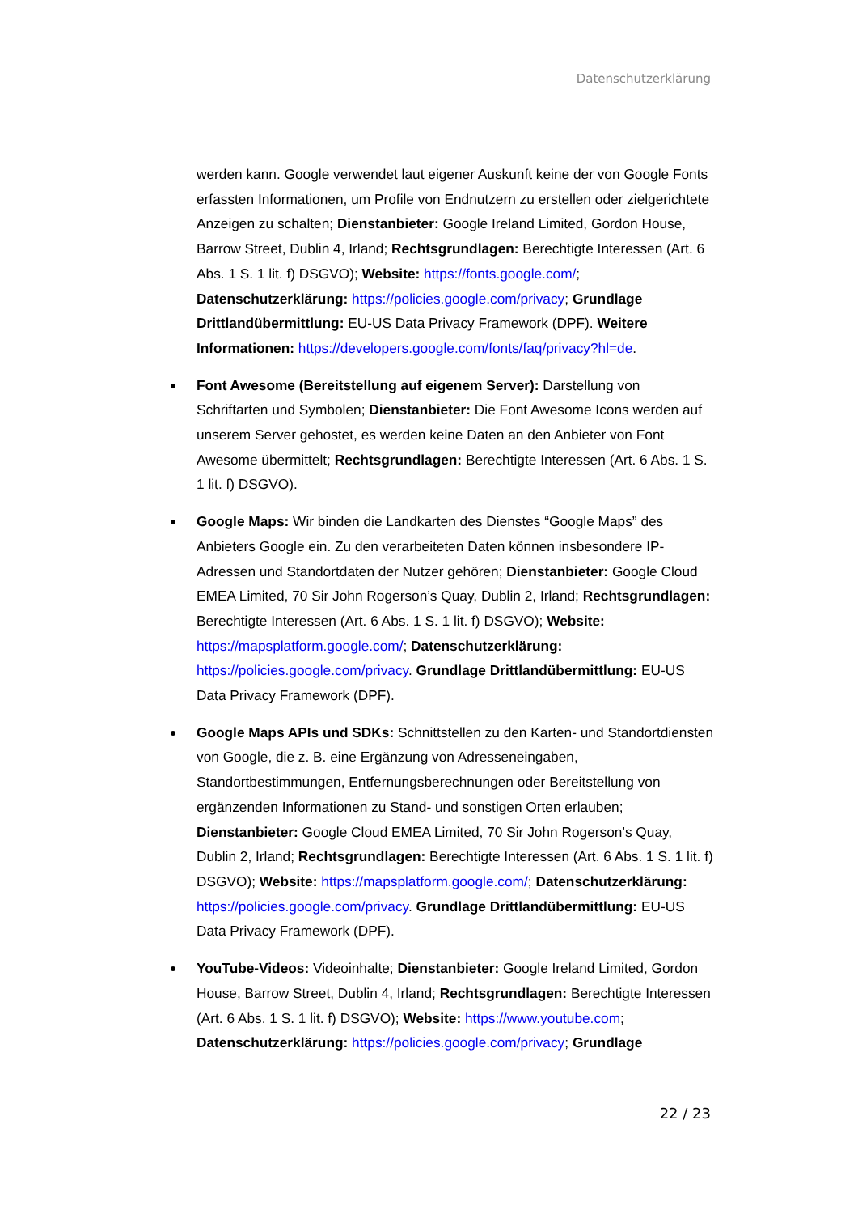Datenschutzerklärung
werden kann. Google verwendet laut eigener Auskunft keine der von Google Fonts erfassten Informationen, um Profile von Endnutzern zu erstellen oder zielgerichtete Anzeigen zu schalten; Dienstanbieter: Google Ireland Limited, Gordon House, Barrow Street, Dublin 4, Irland; Rechtsgrundlagen: Berechtigte Interessen (Art. 6 Abs. 1 S. 1 lit. f) DSGVO); Website: https://fonts.google.com/; Datenschutzerklärung: https://policies.google.com/privacy; Grundlage Drittlandübermittlung: EU-US Data Privacy Framework (DPF). Weitere Informationen: https://developers.google.com/fonts/faq/privacy?hl=de.
Font Awesome (Bereitstellung auf eigenem Server): Darstellung von Schriftarten und Symbolen; Dienstanbieter: Die Font Awesome Icons werden auf unserem Server gehostet, es werden keine Daten an den Anbieter von Font Awesome übermittelt; Rechtsgrundlagen: Berechtigte Interessen (Art. 6 Abs. 1 S. 1 lit. f) DSGVO).
Google Maps: Wir binden die Landkarten des Dienstes “Google Maps” des Anbieters Google ein. Zu den verarbeiteten Daten können insbesondere IP-Adressen und Standortdaten der Nutzer gehören; Dienstanbieter: Google Cloud EMEA Limited, 70 Sir John Rogerson’s Quay, Dublin 2, Irland; Rechtsgrundlagen: Berechtigte Interessen (Art. 6 Abs. 1 S. 1 lit. f) DSGVO); Website: https://mapsplatform.google.com/; Datenschutzerklärung: https://policies.google.com/privacy. Grundlage Drittlandübermittlung: EU-US Data Privacy Framework (DPF).
Google Maps APIs und SDKs: Schnittstellen zu den Karten- und Standortdiensten von Google, die z. B. eine Ergänzung von Adresseneingaben, Standortbestimmungen, Entfernungsberechnungen oder Bereitstellung von ergänzenden Informationen zu Stand- und sonstigen Orten erlauben; Dienstanbieter: Google Cloud EMEA Limited, 70 Sir John Rogerson’s Quay, Dublin 2, Irland; Rechtsgrundlagen: Berechtigte Interessen (Art. 6 Abs. 1 S. 1 lit. f) DSGVO); Website: https://mapsplatform.google.com/; Datenschutzerklärung: https://policies.google.com/privacy. Grundlage Drittlandübermittlung: EU-US Data Privacy Framework (DPF).
YouTube-Videos: Videoinhalte; Dienstanbieter: Google Ireland Limited, Gordon House, Barrow Street, Dublin 4, Irland; Rechtsgrundlagen: Berechtigte Interessen (Art. 6 Abs. 1 S. 1 lit. f) DSGVO); Website: https://www.youtube.com; Datenschutzerklärung: https://policies.google.com/privacy; Grundlage
22 / 23